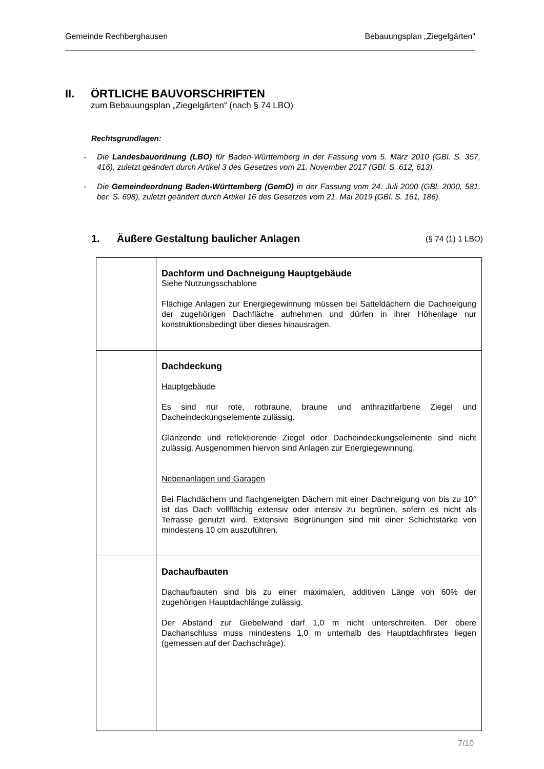Gemeinde Rechberghausen Bebauungsplan „Ziegelgärten"
II. ÖRTLICHE BAUVORSCHRIFTEN
zum Bebauungsplan „Ziegelgärten“ (nach § 74 LBO)
Rechtsgrundlagen:
- Die Landesbauordnung (LBO) für Baden-Württemberg in der Fassung vom 5. März 2010 (GBl. S. 357, 416), zuletzt geändert durch Artikel 3 des Gesetzes vom 21. November 2017 (GBl. S. 612, 613).
- Die Gemeindeordnung Baden-Württemberg (GemO) in der Fassung vom 24. Juli 2000 (GBl. 2000, 581, ber. S. 698), zuletzt geändert durch Artikel 16 des Gesetzes vom 21. Mai 2019 (GBl. S. 161, 186).
1. Äußere Gestaltung baulicher Anlagen (§ 74 (1) 1 LBO)
| | Dachform und Dachneigung Hauptgebäude Siehe Nutzungsschablone Flächige Anlagen zur Energiegewinnung müssen bei Satteldächern die Dachneigung der zugehörigen Dachfläche aufnehmen und dürfen in ihrer Höhenlage nur konstruktionsbedingt über dieses hinausragen. |
| | Dachdeckung Hauptgebäude Es sind nur rote, rotbraune, braune und anthrazitfarbene Ziegel und Dacheindeckungselemente zulässig. Glänzende und reflektierende Ziegel oder Dacheindeckungselemente sind nicht zulässig. Ausgenommen hiervon sind Anlagen zur Energiegewinnung. Nebenanlagen und Garagen Bei Flachdächern und flachgeneigten Dächern mit einer Dachneigung von bis zu 10° ist das Dach vollflächig extensiv oder intensiv zu begrünen, sofern es nicht als Terrasse genutzt wird. Extensive Begrünungen sind mit einer Schichtstärke von mindestens 10 cm auszuführen. |
| | Dachaufbauten Dachaufbauten sind bis zu einer maximalen, additiven Länge von 60% der zugehörigen Hauptdachlänge zulässig. Der Abstand zur Giebelwand darf 1,0 m nicht unterschreiten. Der obere Dachanschluss muss mindestens 1,0 m unterhalb des Hauptdachfirstes liegen (gemessen auf der Dachschräge). |
7/10